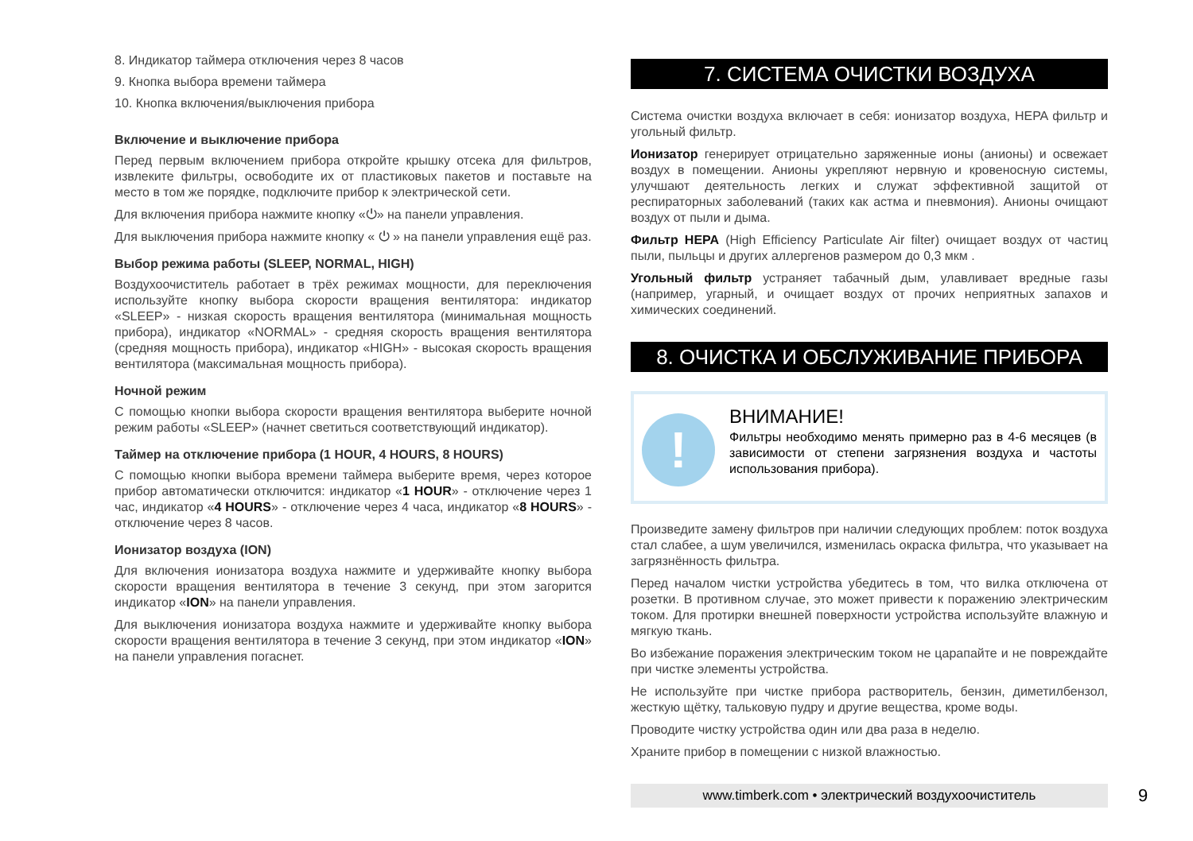8. Индикатор таймера отключения через 8 часов
9. Кнопка выбора времени таймера
10. Кнопка включения/выключения прибора
Включение и выключение прибора
Перед первым включением прибора откройте крышку отсека для фильтров, извлеките фильтры, освободите их от пластиковых пакетов и поставьте на место в том же порядке, подключите прибор к электрической сети.
Для включения прибора нажмите кнопку «⏻» на панели управления.
Для выключения прибора нажмите кнопку « ⏻ » на панели управления ещё раз.
Выбор режима работы (SLEEP, NORMAL, HIGH)
Воздухоочиститель работает в трёх режимах мощности, для переключения используйте кнопку выбора скорости вращения вентилятора: индикатор «SLEEP» - низкая скорость вращения вентилятора (минимальная мощность прибора), индикатор «NORMAL» - средняя скорость вращения вентилятора (средняя мощность прибора), индикатор «HIGH» - высокая скорость вращения вентилятора (максимальная мощность прибора).
Ночной режим
С помощью кнопки выбора скорости вращения вентилятора выберите ночной режим работы «SLEEP» (начнет светиться соответствующий индикатор).
Таймер на отключение прибора (1 HOUR, 4 HOURS, 8 HOURS)
С помощью кнопки выбора времени таймера выберите время, через которое прибор автоматически отключится: индикатор «1 HOUR» - отключение через 1 час, индикатор «4 HOURS» - отключение через 4 часа, индикатор «8 HOURS» - отключение через 8 часов.
Ионизатор воздуха (ION)
Для включения ионизатора воздуха нажмите и удерживайте кнопку выбора скорости вращения вентилятора в течение 3 секунд, при этом загорится индикатор «ION» на панели управления.
Для выключения ионизатора воздуха нажмите и удерживайте кнопку выбора скорости вращения вентилятора в течение 3 секунд, при этом индикатор «ION» на панели управления погаснет.
7. СИСТЕМА ОЧИСТКИ ВОЗДУХА
Система очистки воздуха включает в себя: ионизатор воздуха, HEPA фильтр и угольный фильтр.
Ионизатор генерирует отрицательно заряженные ионы (анионы) и освежает воздух в помещении. Анионы укрепляют нервную и кровеносную системы, улучшают деятельность легких и служат эффективной защитой от респираторных заболеваний (таких как астма и пневмония). Анионы очищают воздух от пыли и дыма.
Фильтр HEPA (High Efficiency Particulate Air filter) очищает воздух от частиц пыли, пыльцы и других аллергенов размером до 0,3 мкм .
Угольный фильтр устраняет табачный дым, улавливает вредные газы (например, угарный, и очищает воздух от прочих неприятных запахов и химических соединений.
8. ОЧИСТКА И ОБСЛУЖИВАНИЕ ПРИБОРА
!
ВНИМАНИЕ!
Фильтры необходимо менять примерно раз в 4-6 месяцев (в зависимости от степени загрязнения воздуха и частоты использования прибора).
Произведите замену фильтров при наличии следующих проблем: поток воздуха стал слабее, а шум увеличился, изменилась окраска фильтра, что указывает на загрязнённость фильтра.
Перед началом чистки устройства убедитесь в том, что вилка отключена от розетки. В противном случае, это может привести к поражению электрическим током. Для протирки внешней поверхности устройства используйте влажную и мягкую ткань.
Во избежание поражения электрическим током не царапайте и не повреждайте при чистке элементы устройства.
Не используйте при чистке прибора растворитель, бензин, диметилбензол, жесткую щётку, тальковую пудру и другие вещества, кроме воды.
Проводите чистку устройства один или два раза в неделю.
Храните прибор в помещении с низкой влажностью.
www.timberk.com • электрический воздухоочиститель
9